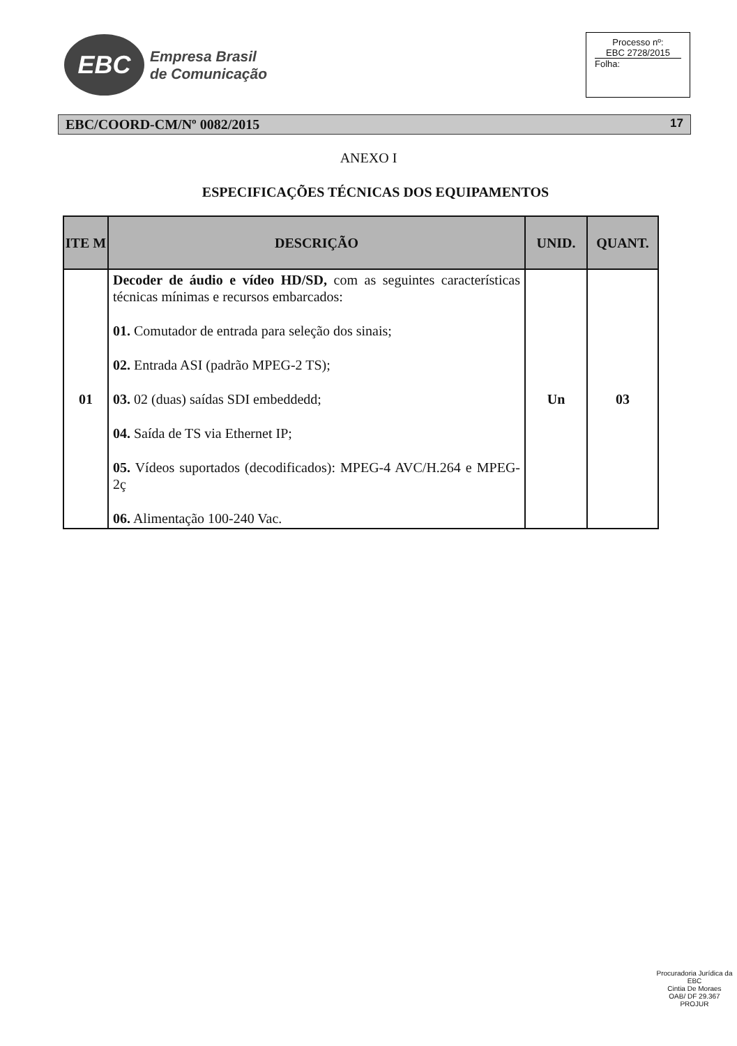EBC
Empresa Brasil
de Comunicação
Processo nº:
EBC 2728/2015
Folha:
EBC/COORD-CM/Nº 0082/2015 17
ANEXO I
ESPECIFICAÇÕES TÉCNICAS DOS EQUIPAMENTOS
| ITE M | DESCRIÇÃO | UNID. | QUANT. |
| --- | --- | --- | --- |
| 01 | Decoder de áudio e vídeo HD/SD, com as seguintes características técnicas mínimas e recursos embarcados: 01. Comutador de entrada para seleção dos sinais; 02. Entrada ASI (padrão MPEG-2 TS); 03. 02 (duas) saídas SDI embeddedd; 04. Saída de TS via Ethernet IP; 05. Vídeos suportados (decodificados): MPEG-4 AVC/H.264 e MPEG-2ç 06. Alimentação 100-240 Vac. | Un | 03 |
Procuradoria Jurídica da EBC
Cintia De Moraes
OAB/ DF 29.367
PROJUR